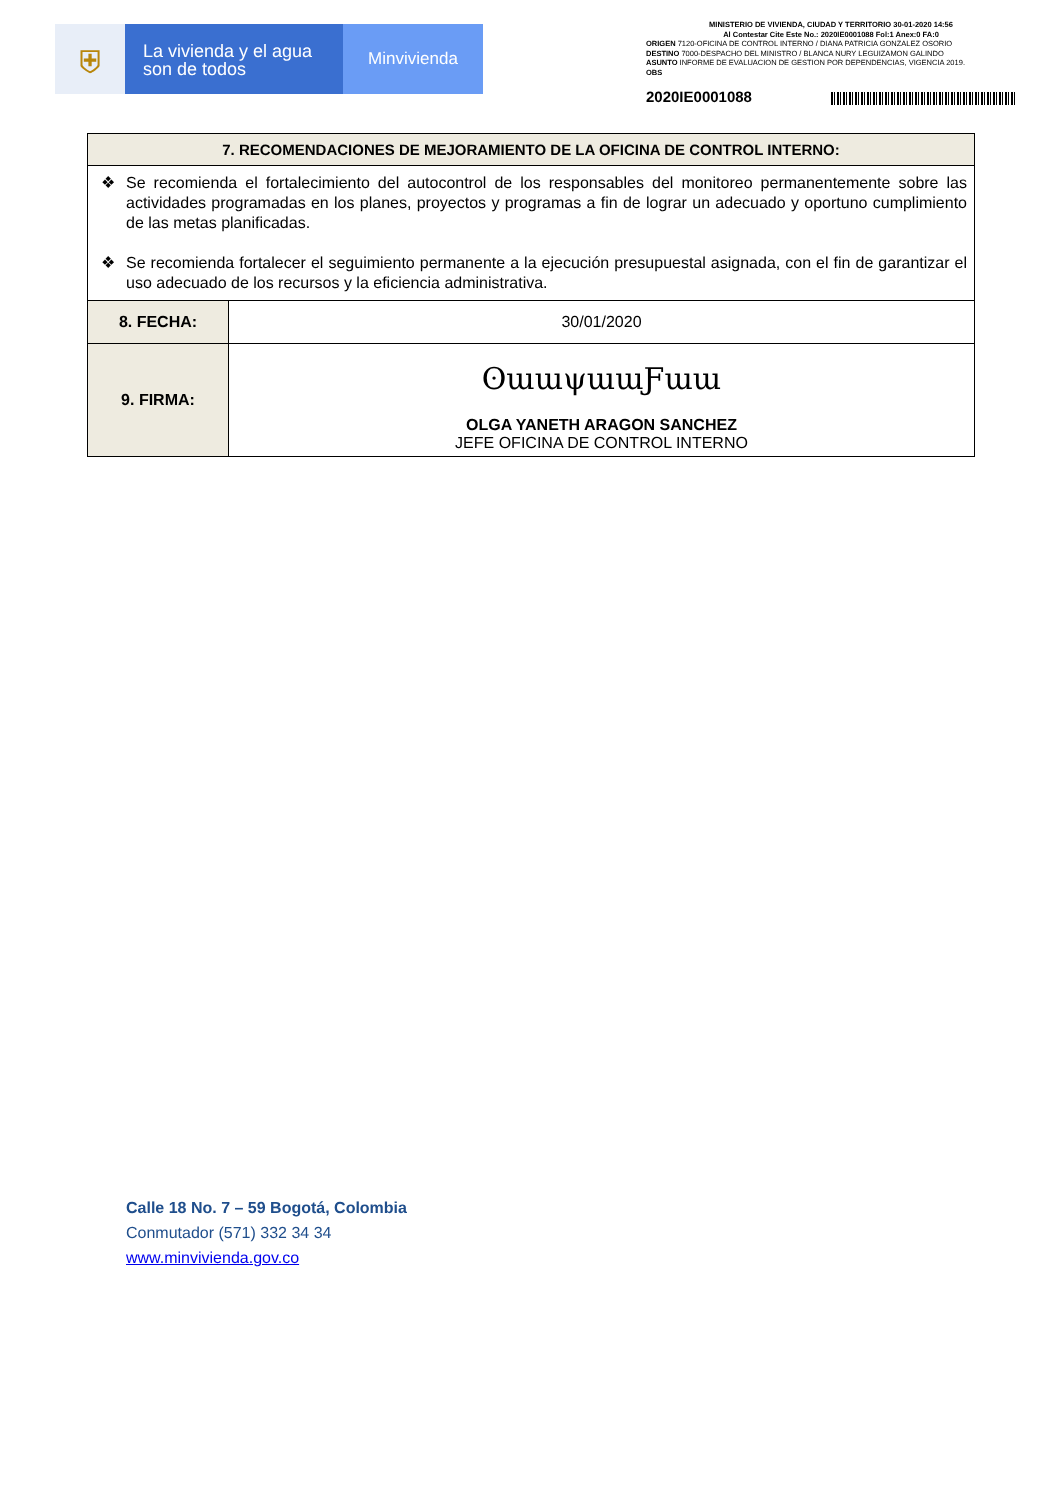⛨
La vivienda y el agua
son de todos
Minvivienda
MINISTERIO DE VIVIENDA, CIUDAD Y TERRITORIO 30-01-2020 14:56
Al Contestar Cite Este No.: 2020IE0001088 Fol:1 Anex:0 FA:0
ORIGEN 7120-OFICINA DE CONTROL INTERNO / DIANA PATRICIA GONZALEZ OSORIO
DESTINO 7000-DESPACHO DEL MINISTRO / BLANCA NURY LEGUIZAMON GALINDO
ASUNTO INFORME DE EVALUACION DE GESTION POR DEPENDENCIAS, VIGENCIA 2019.
OBS
2020IE0001088
| 7. RECOMENDACIONES DE MEJORAMIENTO DE LA OFICINA DE CONTROL INTERNO: | |
| --- | --- |
| ❖ Se recomienda el fortalecimiento del autocontrol de los responsables del monitoreo permanentemente sobre las actividades programadas en los planes, proyectos y programas a fin de lograr un adecuado y oportuno cumplimiento de las metas planificadas. ❖ Se recomienda fortalecer el seguimiento permanente a la ejecución presupuestal asignada, con el fin de garantizar el uso adecuado de los recursos y la eficiencia administrativa. | |
| 8. FECHA: | 30/01/2020 |
| 9. FIRMA: | ʘɯɯψɯɯƑɯɯ OLGA YANETH ARAGON SANCHEZ JEFE OFICINA DE CONTROL INTERNO |
Calle 18 No. 7 – 59 Bogotá, Colombia
Conmutador (571) 332 34 34
www.minvivienda.gov.co